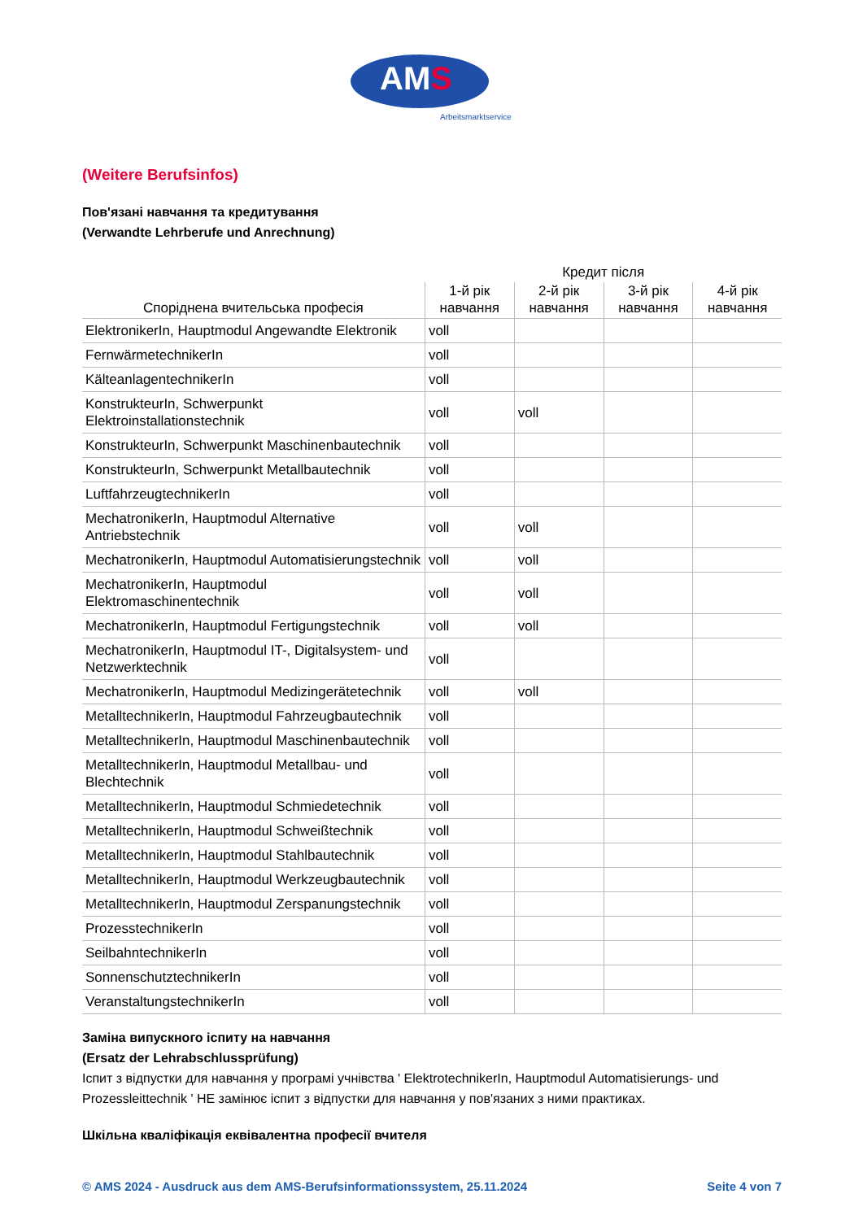AMS
Arbeitsmarktservice
(Weitere Berufsinfos)
Пов'язані навчання та кредитування
(Verwandte Lehrberufe und Anrechnung)
| Споріднена вчительська професія | Кредит після | | | |
| --- | --- | --- | --- | --- |
| | 1-й рік навчання | 2-й рік навчання | 3-й рік навчання | 4-й рік навчання |
| ElektronikerIn, Hauptmodul Angewandte Elektronik | voll | | | |
| FernwärmetechnikerIn | voll | | | |
| KälteanlagentechnikerIn | voll | | | |
| KonstrukteurIn, Schwerpunkt Elektroinstallationstechnik | voll | voll | | |
| KonstrukteurIn, Schwerpunkt Maschinenbautechnik | voll | | | |
| KonstrukteurIn, Schwerpunkt Metallbautechnik | voll | | | |
| LuftfahrzeugtechnikerIn | voll | | | |
| MechatronikerIn, Hauptmodul Alternative Antriebstechnik | voll | voll | | |
| MechatronikerIn, Hauptmodul Automatisierungstechnik | voll | voll | | |
| MechatronikerIn, Hauptmodul Elektromaschinentechnik | voll | voll | | |
| MechatronikerIn, Hauptmodul Fertigungstechnik | voll | voll | | |
| MechatronikerIn, Hauptmodul IT-, Digitalsystem- und Netzwerktechnik | voll | | | |
| MechatronikerIn, Hauptmodul Medizingerätetechnik | voll | voll | | |
| MetalltechnikerIn, Hauptmodul Fahrzeugbautechnik | voll | | | |
| MetalltechnikerIn, Hauptmodul Maschinenbautechnik | voll | | | |
| MetalltechnikerIn, Hauptmodul Metallbau- und Blechtechnik | voll | | | |
| MetalltechnikerIn, Hauptmodul Schmiedetechnik | voll | | | |
| MetalltechnikerIn, Hauptmodul Schweißtechnik | voll | | | |
| MetalltechnikerIn, Hauptmodul Stahlbautechnik | voll | | | |
| MetalltechnikerIn, Hauptmodul Werkzeugbautechnik | voll | | | |
| MetalltechnikerIn, Hauptmodul Zerspanungstechnik | voll | | | |
| ProzesstechnikerIn | voll | | | |
| SeilbahntechnikerIn | voll | | | |
| SonnenschutztechnikerIn | voll | | | |
| VeranstaltungstechnikerIn | voll | | | |
Заміна випускного іспиту на навчання
(Ersatz der Lehrabschlussprüfung)
Іспит з відпустки для навчання у програмі учнівства ' ElektrotechnikerIn, Hauptmodul Automatisierungs- und Prozessleittechnik ' НЕ замінює іспит з відпустки для навчання у пов'язаних з ними практиках.
Шкільна кваліфікація еквівалентна професії вчителя
© AMS 2024 - Ausdruck aus dem AMS-Berufsinformationssystem, 25.11.2024 Seite 4 von 7